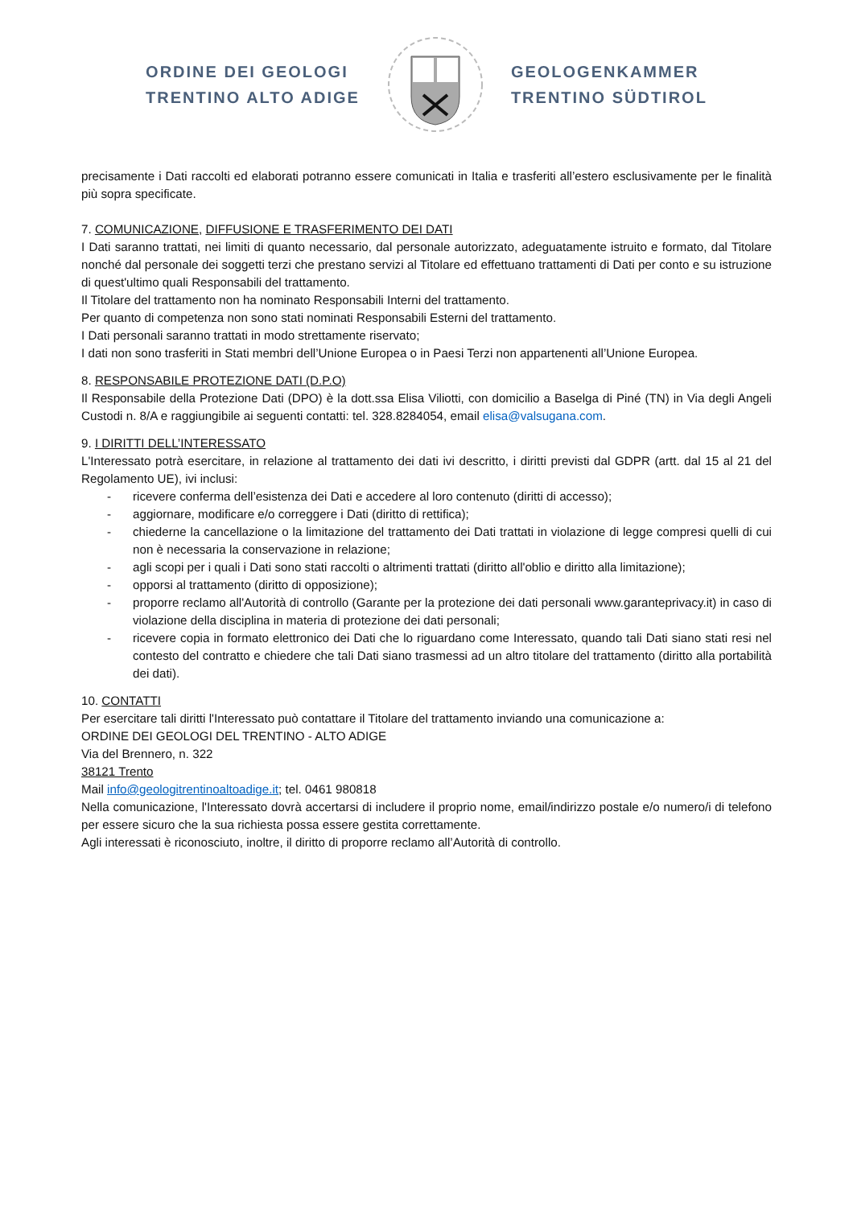ORDINE DEI GEOLOGI
TRENTINO ALTO ADIGE
GEOLOGENKAMMER
TRENTINO SÜDTIROL
precisamente i Dati raccolti ed elaborati potranno essere comunicati in Italia e trasferiti all’estero esclusivamente per le finalità più sopra specificate.
7. COMUNICAZIONE, DIFFUSIONE E TRASFERIMENTO DEI DATI
I Dati saranno trattati, nei limiti di quanto necessario, dal personale autorizzato, adeguatamente istruito e formato, dal Titolare nonché dal personale dei soggetti terzi che prestano servizi al Titolare ed effettuano trattamenti di Dati per conto e su istruzione di quest'ultimo quali Responsabili del trattamento.
Il Titolare del trattamento non ha nominato Responsabili Interni del trattamento.
Per quanto di competenza non sono stati nominati Responsabili Esterni del trattamento.
I Dati personali saranno trattati in modo strettamente riservato;
I dati non sono trasferiti in Stati membri dell’Unione Europea o in Paesi Terzi non appartenenti all’Unione Europea.
8. RESPONSABILE PROTEZIONE DATI (D.P.O)
Il Responsabile della Protezione Dati (DPO) è la dott.ssa Elisa Viliotti, con domicilio a Baselga di Piné (TN) in Via degli Angeli Custodi n. 8/A e raggiungibile ai seguenti contatti: tel. 328.8284054, email elisa@valsugana.com.
9. I DIRITTI DELL’INTERESSATO
L'Interessato potrà esercitare, in relazione al trattamento dei dati ivi descritto, i diritti previsti dal GDPR (artt. dal 15 al 21 del Regolamento UE), ivi inclusi:
- ricevere conferma dell’esistenza dei Dati e accedere al loro contenuto (diritti di accesso);
- aggiornare, modificare e/o correggere i Dati (diritto di rettifica);
- chiederne la cancellazione o la limitazione del trattamento dei Dati trattati in violazione di legge compresi quelli di cui non è necessaria la conservazione in relazione;
- agli scopi per i quali i Dati sono stati raccolti o altrimenti trattati (diritto all'oblio e diritto alla limitazione);
- opporsi al trattamento (diritto di opposizione);
- proporre reclamo all'Autorità di controllo (Garante per la protezione dei dati personali www.garanteprivacy.it) in caso di violazione della disciplina in materia di protezione dei dati personali;
- ricevere copia in formato elettronico dei Dati che lo riguardano come Interessato, quando tali Dati siano stati resi nel contesto del contratto e chiedere che tali Dati siano trasmessi ad un altro titolare del trattamento (diritto alla portabilità dei dati).
10. CONTATTI
Per esercitare tali diritti l'Interessato può contattare il Titolare del trattamento inviando una comunicazione a:
ORDINE DEI GEOLOGI DEL TRENTINO - ALTO ADIGE
Via del Brennero, n. 322
38121 Trento
Mail info@geologitrentinoaltoadige.it; tel. 0461 980818
Nella comunicazione, l'Interessato dovrà accertarsi di includere il proprio nome, email/indirizzo postale e/o numero/i di telefono per essere sicuro che la sua richiesta possa essere gestita correttamente.
Agli interessati è riconosciuto, inoltre, il diritto di proporre reclamo all’Autorità di controllo.